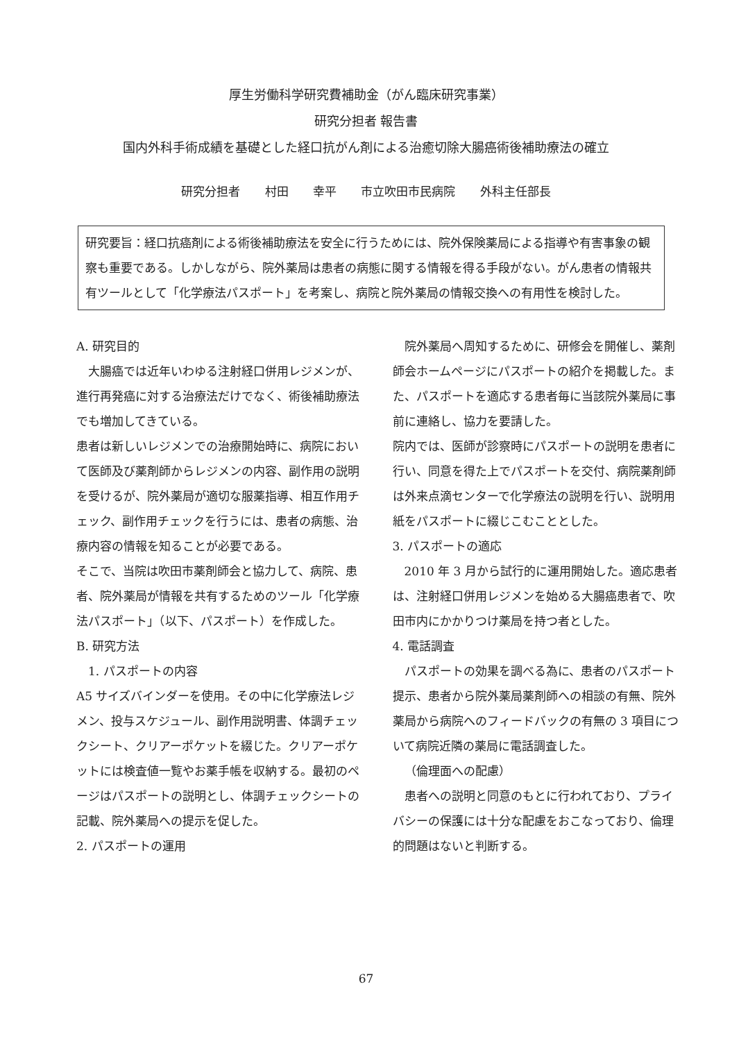厚生労働科学研究費補助金（がん臨床研究事業）
研究分担者 報告書
国内外科手術成績を基礎とした経口抗がん剤による治癒切除大腸癌術後補助療法の確立
研究分担者 村田 幸平 市立吹田市民病院 外科主任部長
研究要旨：経口抗癌剤による術後補助療法を安全に行うためには、院外保険薬局による指導や有害事象の観察も重要である。しかしながら、院外薬局は患者の病態に関する情報を得る手段がない。がん患者の情報共有ツールとして「化学療法パスポート」を考案し、病院と院外薬局の情報交換への有用性を検討した。
A. 研究目的
大腸癌では近年いわゆる注射経口併用レジメンが、進行再発癌に対する治療法だけでなく、術後補助療法でも増加してきている。
患者は新しいレジメンでの治療開始時に、病院において医師及び薬剤師からレジメンの内容、副作用の説明を受けるが、院外薬局が適切な服薬指導、相互作用チェック、副作用チェックを行うには、患者の病態、治療内容の情報を知ることが必要である。
そこで、当院は吹田市薬剤師会と協力して、病院、患者、院外薬局が情報を共有するためのツール「化学療法パスポート」（以下、パスポート）を作成した。
B. 研究方法
1. パスポートの内容
A5 サイズバインダーを使用。その中に化学療法レジメン、投与スケジュール、副作用説明書、体調チェックシート、クリアーポケットを綴じた。クリアーポケットには検査値一覧やお薬手帳を収納する。最初のページはパスポートの説明とし、体調チェックシートの記載、院外薬局への提示を促した。
2. パスポートの運用
院外薬局へ周知するために、研修会を開催し、薬剤師会ホームページにパスポートの紹介を掲載した。また、パスポートを適応する患者毎に当該院外薬局に事前に連絡し、協力を要請した。
院内では、医師が診察時にパスポートの説明を患者に行い、同意を得た上でパスポートを交付、病院薬剤師は外来点滴センターで化学療法の説明を行い、説明用紙をパスポートに綴じこむこととした。
3. パスポートの適応
2010 年 3 月から試行的に運用開始した。適応患者は、注射経口併用レジメンを始める大腸癌患者で、吹田市内にかかりつけ薬局を持つ者とした。
4. 電話調査
パスポートの効果を調べる為に、患者のパスポート提示、患者から院外薬局薬剤師への相談の有無、院外薬局から病院へのフィードバックの有無の 3 項目について病院近隣の薬局に電話調査した。
（倫理面への配慮）
患者への説明と同意のもとに行われており、プライバシーの保護には十分な配慮をおこなっており、倫理的問題はないと判断する。
67